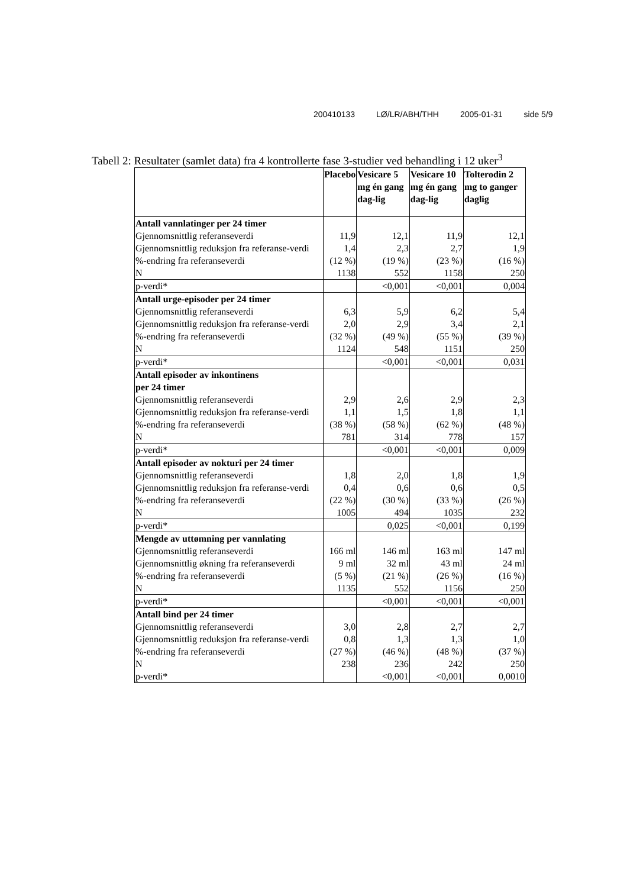200410133 LØ/LR/ABH/THH 2005-01-31 side 5/9
Tabell 2: Resultater (samlet data) fra 4 kontrollerte fase 3-studier ved behandling i 12 uker<sup>3</sup>
| | Placebo | Vesicare 5 mg én gang dag-lig | Vesicare 10 mg én gang dag-lig | Tolterodin 2 mg to ganger daglig |
| --- | --- | --- | --- | --- |
| Antall vannlatinger per 24 timer | | | | |
| Gjennomsnittlig referanseverdi | 11,9 | 12,1 | 11,9 | 12,1 |
| Gjennomsnittlig reduksjon fra referanse-verdi | 1,4 | 2,3 | 2,7 | 1,9 |
| %-endring fra referanseverdi | (12 %) | (19 %) | (23 %) | (16 %) |
| N | 1138 | 552 | 1158 | 250 |
| p-verdi* | | <0,001 | <0,001 | 0,004 |
| Antall urge-episoder per 24 timer | | | | |
| Gjennomsnittlig referanseverdi | 6,3 | 5,9 | 6,2 | 5,4 |
| Gjennomsnittlig reduksjon fra referanse-verdi | 2,0 | 2,9 | 3,4 | 2,1 |
| %-endring fra referanseverdi | (32 %) | (49 %) | (55 %) | (39 %) |
| N | 1124 | 548 | 1151 | 250 |
| p-verdi* | | <0,001 | <0,001 | 0,031 |
| Antall episoder av inkontinens per 24 timer | | | | |
| Gjennomsnittlig referanseverdi | 2,9 | 2,6 | 2,9 | 2,3 |
| Gjennomsnittlig reduksjon fra referanse-verdi | 1,1 | 1,5 | 1,8 | 1,1 |
| %-endring fra referanseverdi | (38 %) | (58 %) | (62 %) | (48 %) |
| N | 781 | 314 | 778 | 157 |
| p-verdi* | | <0,001 | <0,001 | 0,009 |
| Antall episoder av nokturi per 24 timer | | | | |
| Gjennomsnittlig referanseverdi | 1,8 | 2,0 | 1,8 | 1,9 |
| Gjennomsnittlig reduksjon fra referanse-verdi | 0,4 | 0,6 | 0,6 | 0,5 |
| %-endring fra referanseverdi | (22 %) | (30 %) | (33 %) | (26 %) |
| N | 1005 | 494 | 1035 | 232 |
| p-verdi* | | 0,025 | <0,001 | 0,199 |
| Mengde av uttømning per vannlating | | | | |
| Gjennomsnittlig referanseverdi | 166 ml | 146 ml | 163 ml | 147 ml |
| Gjennomsnittlig økning fra referanseverdi | 9 ml | 32 ml | 43 ml | 24 ml |
| %-endring fra referanseverdi | (5 %) | (21 %) | (26 %) | (16 %) |
| N | 1135 | 552 | 1156 | 250 |
| p-verdi* | | <0,001 | <0,001 | <0,001 |
| Antall bind per 24 timer | | | | |
| Gjennomsnittlig referanseverdi | 3,0 | 2,8 | 2,7 | 2,7 |
| Gjennomsnittlig reduksjon fra referanse-verdi | 0,8 | 1,3 | 1,3 | 1,0 |
| %-endring fra referanseverdi | (27 %) | (46 %) | (48 %) | (37 %) |
| N | 238 | 236 | 242 | 250 |
| p-verdi* | | <0,001 | <0,001 | 0,0010 |